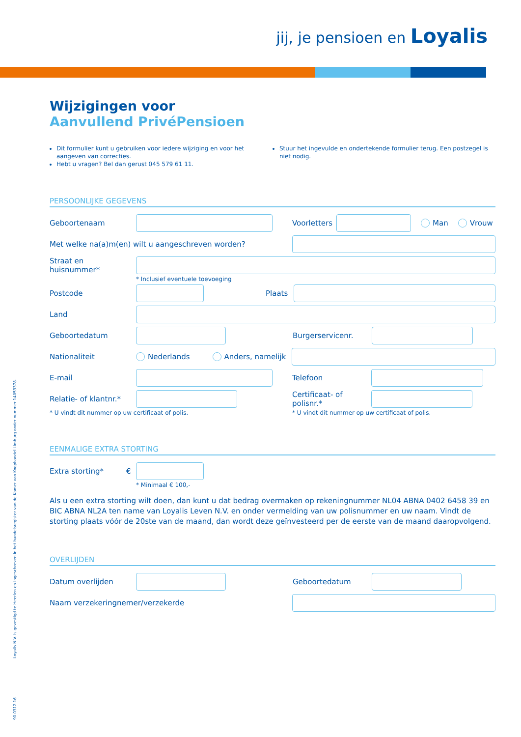jij, je pensioen en Loyalis
Wijzigingen voor
Aanvullend PrivéPensioen
Dit formulier kunt u gebruiken voor iedere wijziging en voor het aangeven van correcties.
Hebt u vragen? Bel dan gerust 045 579 61 11.
Stuur het ingevulde en ondertekende formulier terug. Een postzegel is niet nodig.
PERSOONLIJKE GEGEVENS
Geboortenaam Voorletters
Man Vrouw
Met welke na(a)m(en) wilt u aangeschreven worden?
Straat en huisnummer*
* Inclusief eventuele toevoeging
Postcode Plaats
Land
Geboortedatum Burgerservicenr.
Nationaliteit Nederlands Anders, namelijk
E-mail Telefoon
Relatie- of klantnr.*
Certificaat- of polisnr.*
* U vindt dit nummer op uw certificaat of polis. * U vindt dit nummer op uw certificaat of polis.
EENMALIGE EXTRA STORTING
Extra storting* €
* Minimaal € 100,-
Als u een extra storting wilt doen, dan kunt u dat bedrag overmaken op rekeningnummer NL04 ABNA 0402 6458 39 en BIC ABNA NL2A ten name van Loyalis Leven N.V. en onder vermelding van uw polisnummer en uw naam. Vindt de storting plaats vóór de 20ste van de maand, dan wordt deze geïnvesteerd per de eerste van de maand daaropvolgend.
OVERLIJDEN
Datum overlijden Geboortedatum
Naam verzekeringnemer/verzekerde
Loyalis N.V. is gevestigd te Heerlen en ingeschreven in het handelsregister van de Kamer van Koophandel Limburg onder nummer 14053378.
90.0312.16